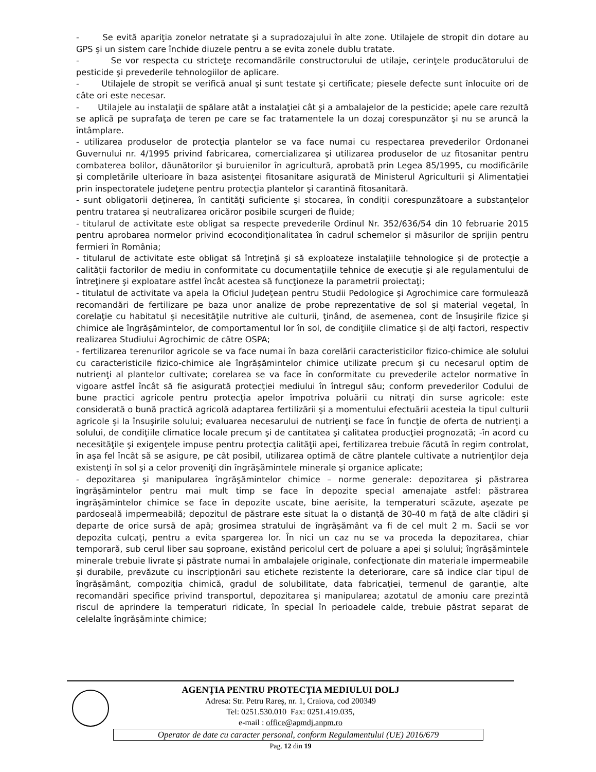- Se evită apariţia zonelor netratate şi a supradozajului în alte zone. Utilajele de stropit din dotare au GPS şi un sistem care închide diuzele pentru a se evita zonele dublu tratate.
- Se vor respecta cu stricteţe recomandările constructorului de utilaje, cerinţele producătorului de pesticide şi prevederile tehnologiilor de aplicare.
- Utilajele de stropit se verifică anual şi sunt testate şi certificate; piesele defecte sunt înlocuite ori de câte ori este necesar.
- Utilajele au instalaţii de spălare atât a instalaţiei cât şi a ambalajelor de la pesticide; apele care rezultă se aplică pe suprafaţa de teren pe care se fac tratamentele la un dozaj corespunzător şi nu se aruncă la întâmplare.
- utilizarea produselor de protecţia plantelor se va face numai cu respectarea prevederilor Ordonanei Guvernului nr. 4/1995 privind fabricarea, comercializarea şi utilizarea produselor de uz fitosanitar pentru combaterea bolilor, dăunătorilor şi buruienilor în agricultură, aprobată prin Legea 85/1995, cu modificările şi completările ulterioare în baza asistenţei fitosanitare asigurată de Ministerul Agriculturii şi Alimentaţiei prin inspectoratele judeţene pentru protecţia plantelor şi carantină fitosanitară.
- sunt obligatorii deţinerea, în cantităţi suficiente şi stocarea, în condiţii corespunzătoare a substanţelor pentru tratarea şi neutralizarea oricăror posibile scurgeri de fluide;
- titularul de activitate este obligat sa respecte prevederile Ordinul Nr. 352/636/54 din 10 februarie 2015 pentru aprobarea normelor privind ecocondiţionalitatea în cadrul schemelor şi măsurilor de sprijin pentru fermieri în România;
- titularul de activitate este obligat să întreţină şi să exploateze instalaţiile tehnologice şi de protecţie a calităţii factorilor de mediu in conformitate cu documentaţiile tehnice de execuţie şi ale regulamentului de întreţinere şi exploatare astfel încât acestea să funcţioneze la parametrii proiectaţi;
- titulatul de activitate va apela la Oficiul Judeţean pentru Studii Pedologice şi Agrochimice care formulează recomandări de fertilizare pe baza unor analize de probe reprezentative de sol şi material vegetal, în corelaţie cu habitatul şi necesităţile nutritive ale culturii, ţinând, de asemenea, cont de însuşirile fizice şi chimice ale îngrăşămintelor, de comportamentul lor în sol, de condiţiile climatice şi de alţi factori, respectiv realizarea Studiului Agrochimic de către OSPA;
- fertilizarea terenurilor agricole se va face numai în baza corelării caracteristicilor fizico-chimice ale solului cu caracteristicile fizico-chimice ale îngrăşămintelor chimice utilizate precum şi cu necesarul optim de nutrienţi al plantelor cultivate; corelarea se va face în conformitate cu prevederile actelor normative în vigoare astfel încât să fie asigurată protecţiei mediului în întregul său; conform prevederilor Codului de bune practici agricole pentru protecţia apelor împotriva poluării cu nitraţi din surse agricole: este considerată o bună practică agricolă adaptarea fertilizării şi a momentului efectuării acesteia la tipul culturii agricole şi la însuşirile solului; evaluarea necesarului de nutrienţi se face în funcţie de oferta de nutrienţi a solului, de condiţiile climatice locale precum şi de cantitatea şi calitatea producţiei prognozată; -în acord cu necesităţile şi exigenţele impuse pentru protecţia calităţii apei, fertilizarea trebuie făcută în regim controlat, în aşa fel încât să se asigure, pe cât posibil, utilizarea optimă de către plantele cultivate a nutrienţilor deja existenţi în sol şi a celor proveniţi din îngrăşămintele minerale şi organice aplicate;
- depozitarea şi manipularea îngrăşămintelor chimice – norme generale: depozitarea şi păstrarea îngrăşămintelor pentru mai mult timp se face în depozite special amenajate astfel: păstrarea îngrăşămintelor chimice se face în depozite uscate, bine aerisite, la temperaturi scăzute, aşezate pe pardoseală impermeabilă; depozitul de păstrare este situat la o distanţă de 30-40 m faţă de alte clădiri şi departe de orice sursă de apă; grosimea stratului de îngrăşământ va fi de cel mult 2 m. Sacii se vor depozita culcaţi, pentru a evita spargerea lor. În nici un caz nu se va proceda la depozitarea, chiar temporară, sub cerul liber sau şoproane, existând pericolul cert de poluare a apei şi solului; îngrăşămintele minerale trebuie livrate şi păstrate numai în ambalajele originale, confecţionate din materiale impermeabile şi durabile, prevăzute cu inscripţionări sau etichete rezistente la deteriorare, care să indice clar tipul de îngrăşământ, compoziţia chimică, gradul de solubilitate, data fabricaţiei, termenul de garanţie, alte recomandări specifice privind transportul, depozitarea şi manipularea; azotatul de amoniu care prezintă riscul de aprindere la temperaturi ridicate, în special în perioadele calde, trebuie păstrat separat de celelalte îngrăşăminte chimice;
AGENŢIA PENTRU PROTECŢIA MEDIULUI DOLJ
Adresa: Str. Petru Rareş, nr. 1, Craiova, cod 200349
Tel: 0251.530.010 Fax: 0251.419.035,
e-mail : office@apmdj.anpm.ro
Operator de date cu caracter personal, conform Regulamentului (UE) 2016/679
Pag. 12 din 19